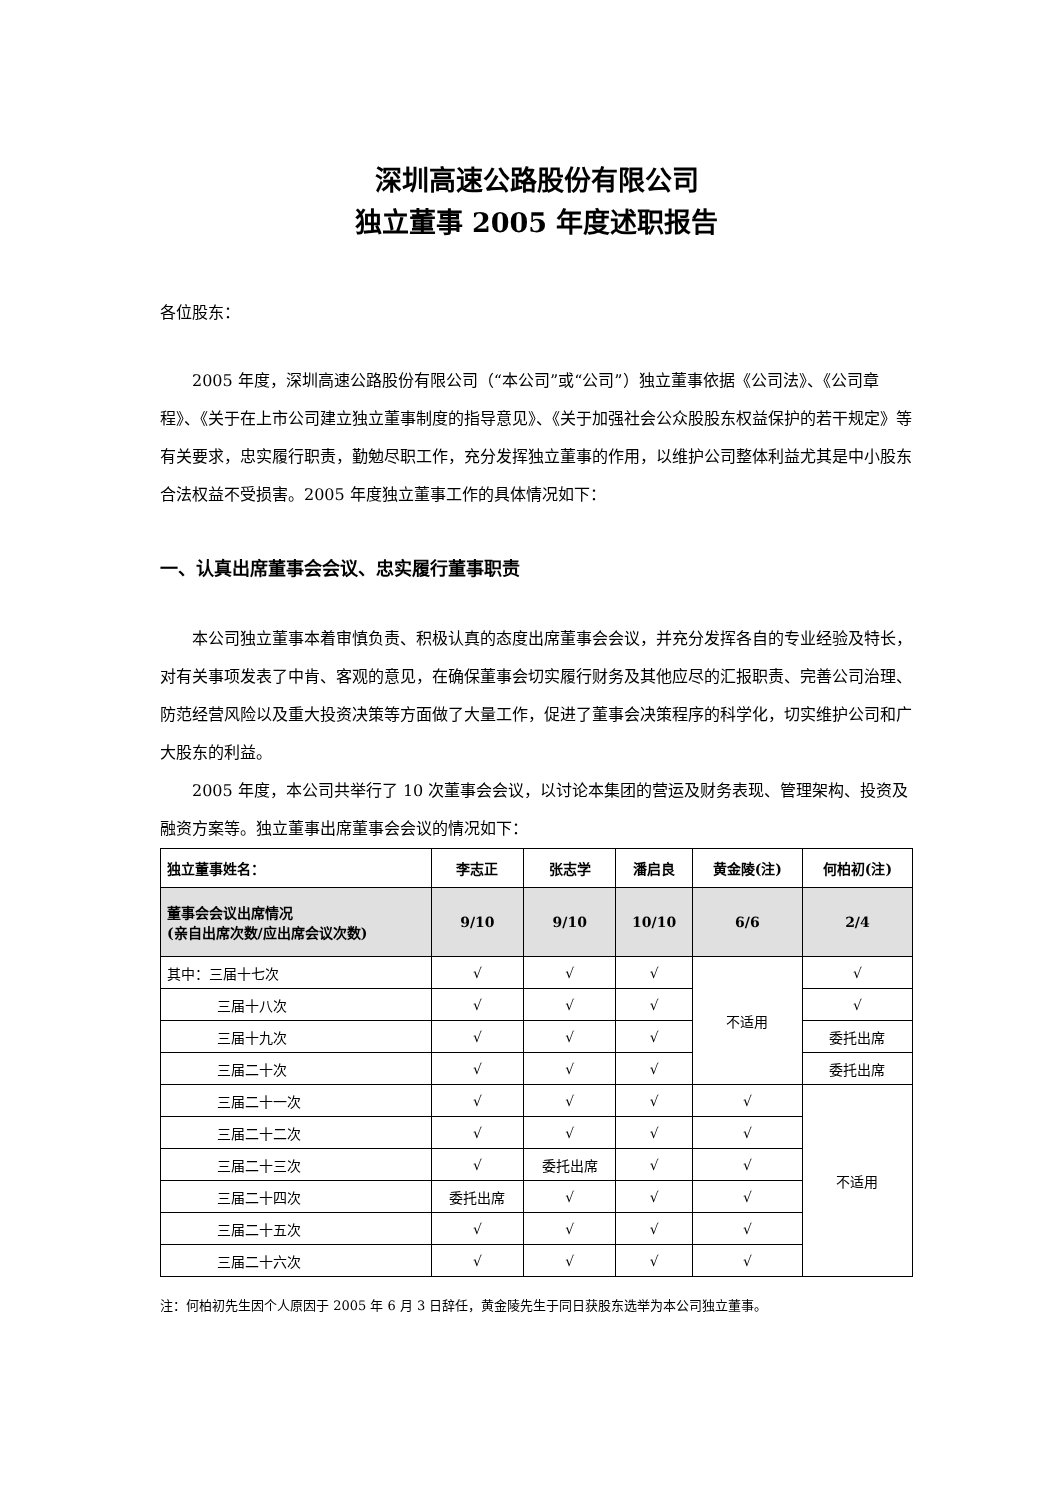深圳高速公路股份有限公司
独立董事 2005 年度述职报告
各位股东：
2005 年度，深圳高速公路股份有限公司（“本公司”或“公司”）独立董事依据《公司法》、《公司章程》、《关于在上市公司建立独立董事制度的指导意见》、《关于加强社会公众股股东权益保护的若干规定》等有关要求，忠实履行职责，勤勉尽职工作，充分发挥独立董事的作用，以维护公司整体利益尤其是中小股东合法权益不受损害。2005 年度独立董事工作的具体情况如下：
一、认真出席董事会会议、忠实履行董事职责
本公司独立董事本着审慎负责、积极认真的态度出席董事会会议，并充分发挥各自的专业经验及特长，对有关事项发表了中肯、客观的意见，在确保董事会切实履行财务及其他应尽的汇报职责、完善公司治理、防范经营风险以及重大投资决策等方面做了大量工作，促进了董事会决策程序的科学化，切实维护公司和广大股东的利益。
2005 年度，本公司共举行了 10 次董事会会议，以讨论本集团的营运及财务表现、管理架构、投资及融资方案等。独立董事出席董事会会议的情况如下：
| 独立董事姓名： | 李志正 | 张志学 | 潘启良 | 黄金陵(注) | 何柏初(注) |
| --- | --- | --- | --- | --- | --- |
| 董事会会议出席情况 (亲自出席次数/应出席会议次数) | 9/10 | 9/10 | 10/10 | 6/6 | 2/4 |
| 其中：三届十七次 | √ | √ | √ | 不适用 | √ |
| 三届十八次 | √ | √ | √ | | √ |
| 三届十九次 | √ | √ | √ | | 委托出席 |
| 三届二十次 | √ | √ | √ | | 委托出席 |
| 三届二十一次 | √ | √ | √ | √ | 不适用 |
| 三届二十二次 | √ | √ | √ | √ | |
| 三届二十三次 | √ | 委托出席 | √ | √ | |
| 三届二十四次 | 委托出席 | √ | √ | √ | |
| 三届二十五次 | √ | √ | √ | √ | |
| 三届二十六次 | √ | √ | √ | √ | |
注：何柏初先生因个人原因于 2005 年 6 月 3 日辞任，黄金陵先生于同日获股东选举为本公司独立董事。